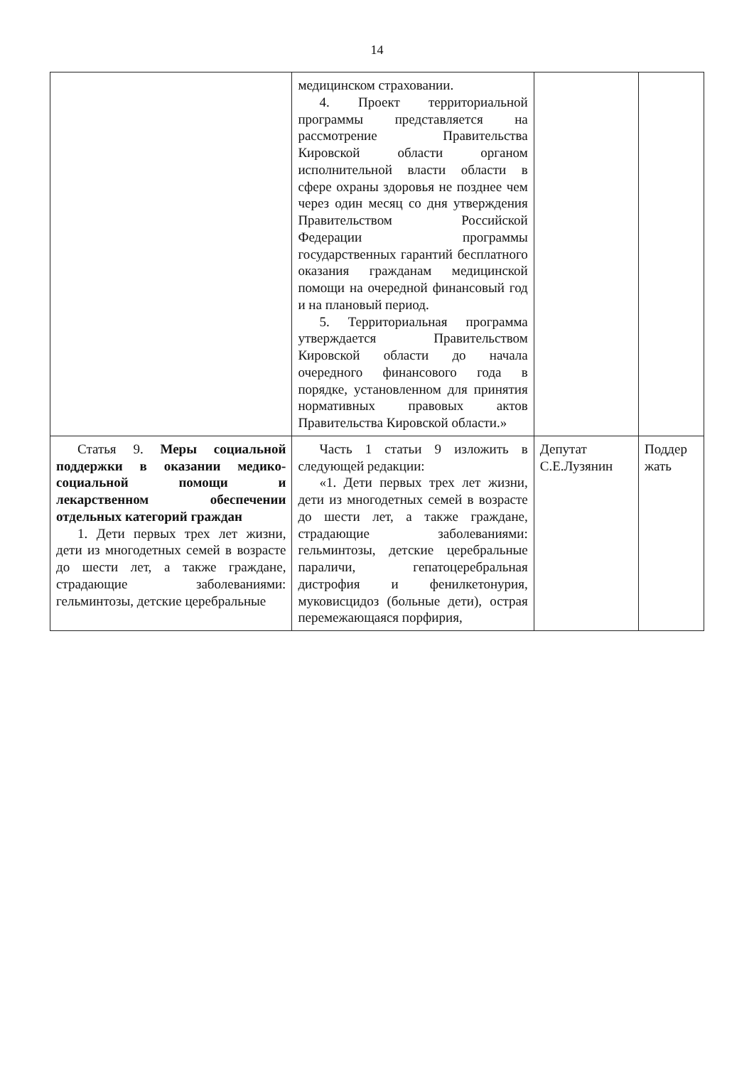14
| | медицинском страховании. 4. Проект территориальной программы представляется на рассмотрение Правительства Кировской области органом исполнительной власти области в сфере охраны здоровья не позднее чем через один месяц со дня утверждения Правительством Российской Федерации программы государственных гарантий бесплатного оказания гражданам медицинской помощи на очередной финансовый год и на плановый период. 5. Территориальная программа утверждается Правительством Кировской области до начала очередного финансового года в порядке, установленном для принятия нормативных правовых актов Правительства Кировской области.» | | |
| Статья 9. Меры социальной поддержки в оказании медико-социальной помощи и лекарственном обеспечении отдельных категорий граждан 1. Дети первых трех лет жизни, дети из многодетных семей в возрасте до шести лет, а также граждане, страдающие заболеваниями: гельминтозы, детские церебральные | Часть 1 статьи 9 изложить в следующей редакции: «1. Дети первых трех лет жизни, дети из многодетных семей в возрасте до шести лет, а также граждане, страдающие заболеваниями: гельминтозы, детские церебральные параличи, гепатоцеребральная дистрофия и фенилкетонурия, муковисцидоз (больные дети), острая перемежающаяся порфирия, | Депутат С.Е.Лузянин | Поддер жать |